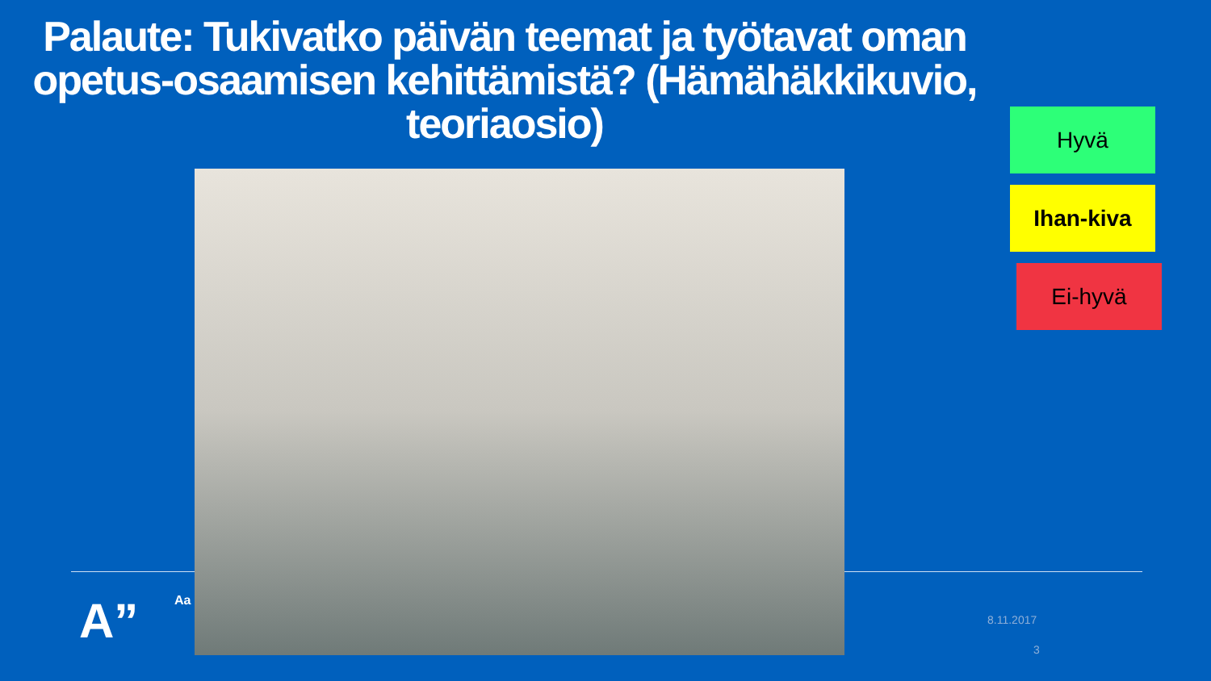Palaute: Tukivatko päivän teemat ja työtavat oman opetus-osaamisen kehittämistä? (Hämähäkkikuvio, teoriaosio)
A” Aa
Hyvä
Ihan-kiva
Ei-hyvä
8.11.2017
3